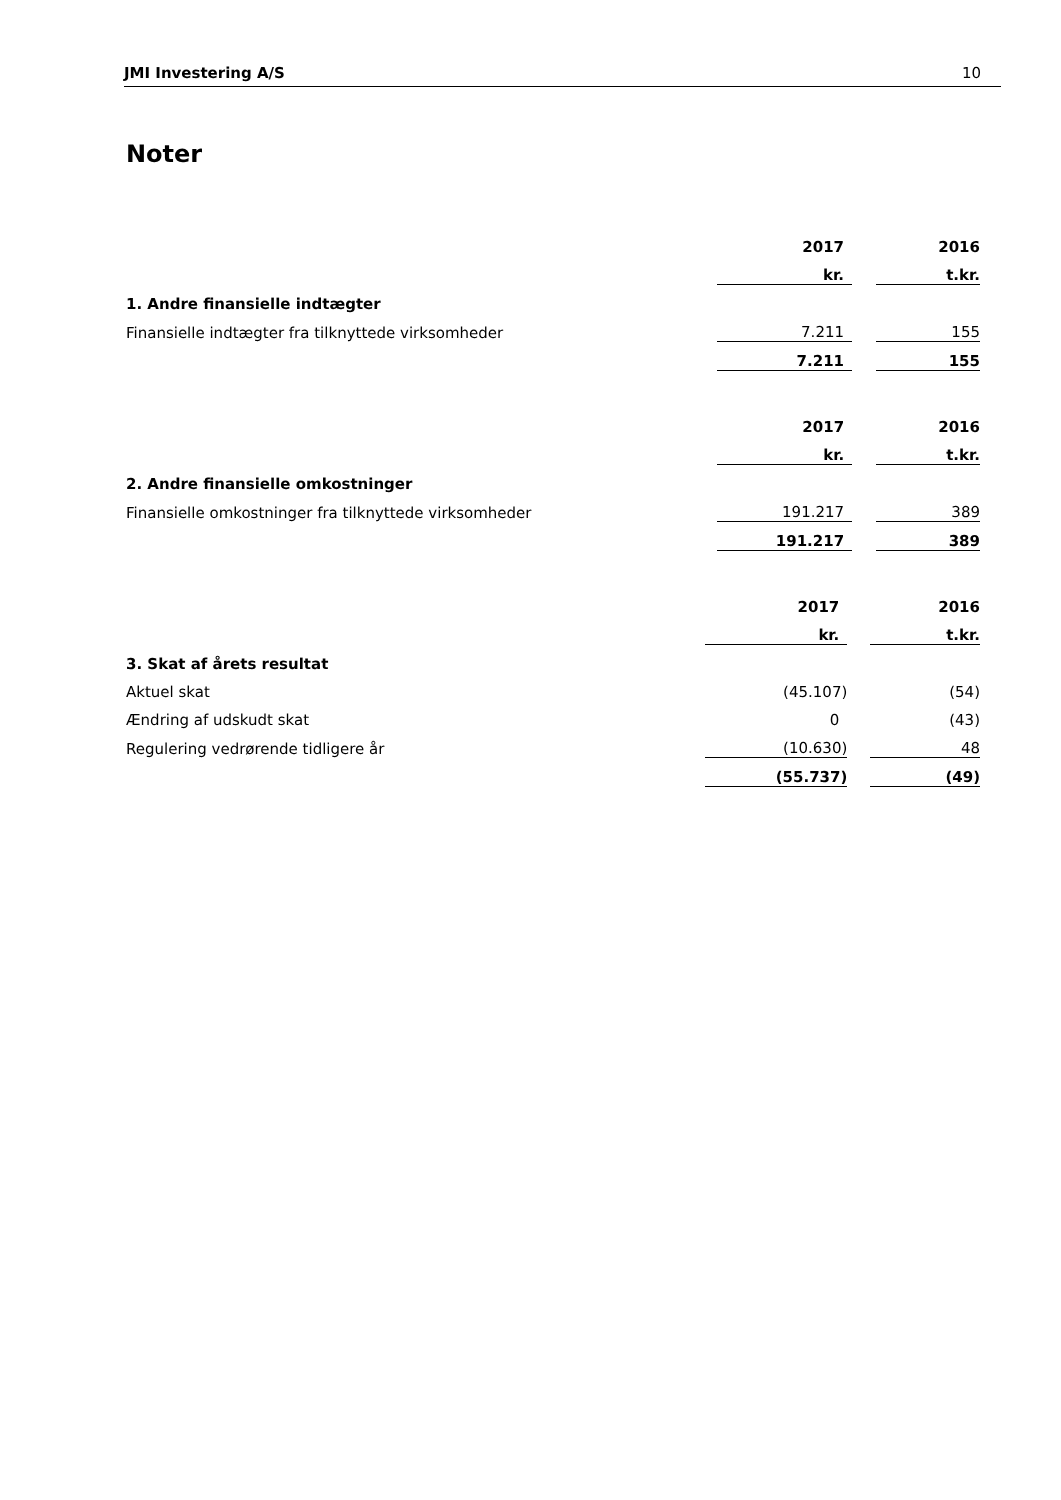JMI Investering A/S 10
Noter
| | 2017 | | 2016 |
| | kr. | | t.kr. |
| 1. Andre finansielle indtægter | | | |
| Finansielle indtægter fra tilknyttede virksomheder | 7.211 | | 155 |
| | 7.211 | | 155 |
| | 2017 | | 2016 |
| | kr. | | t.kr. |
| 2. Andre finansielle omkostninger | | | |
| Finansielle omkostninger fra tilknyttede virksomheder | 191.217 | | 389 |
| | 191.217 | | 389 |
| | 2017 | | 2016 |
| | kr. | | t.kr. |
| 3. Skat af årets resultat | | | |
| Aktuel skat | (45.107) | | (54) |
| Ændring af udskudt skat | 0 | | (43) |
| Regulering vedrørende tidligere år | (10.630) | | 48 |
| | (55.737) | | (49) |